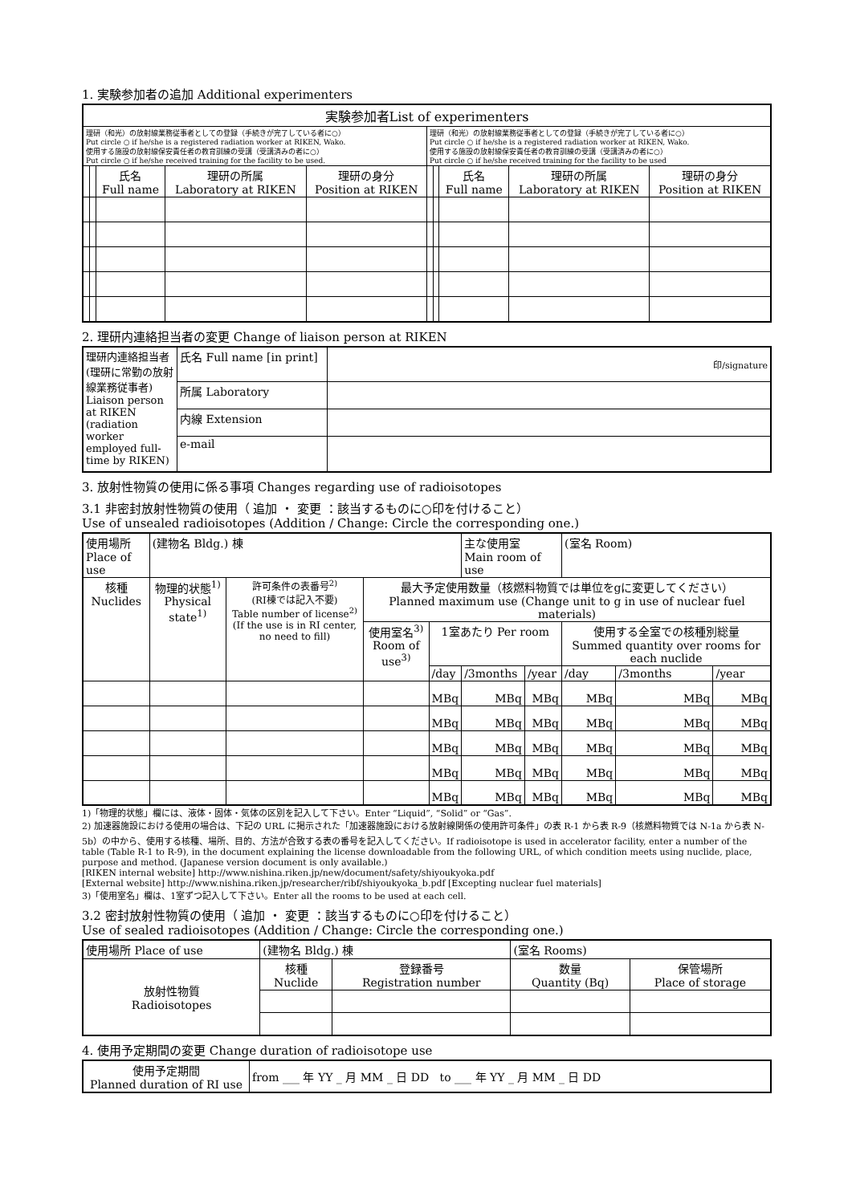1. 実験参加者の追加 Additional experimenters
| 実験参加者List of experimenters | | | | | | | | | |
| --- | --- | --- | --- | --- | --- | --- | --- | --- | --- |
| 理研（和光）の放射線業務従事者としての登録（手続きが完了している者に○） Put circle ○ if he/she is a registered radiation worker at RIKEN, Wako. 使用する施設の放射線保安責任者の教育訓練の受講（受講済みの者に○） Put circle ○ if he/she received training for the facility to be used. | | | | | 理研（和光）の放射線業務従事者としての登録（手続きが完了している者に○） Put circle ○ if he/she is a registered radiation worker at RIKEN, Wako. 使用する施設の放射線保安責任者の教育訓練の受講（受講済みの者に○） Put circle ○ if he/she received training for the facility to be used | | | | |
| | | 氏名 Full name | 理研の所属 Laboratory at RIKEN | 理研の身分 Position at RIKEN | | | 氏名 Full name | 理研の所属 Laboratory at RIKEN | 理研の身分 Position at RIKEN |
2. 理研内連絡担当者の変更 Change of liaison person at RIKEN
| 理研内連絡担当者 (理研に常勤の放射線業務従事者) Liaison person at RIKEN (radiation worker employed full-time by RIKEN) | 氏名 Full name [in print] | 印/signature |
| | 所属 Laboratory | |
| | 内線 Extension | |
| | e-mail | |
3. 放射性物質の使用に係る事項 Changes regarding use of radioisotopes
3.1 非密封放射性物質の使用（ 追加 ・ 変更 ：該当するものに○印を付けること）
Use of unsealed radioisotopes (Addition / Change: Circle the corresponding one.)
| 使用場所 Place of use | (建物名 Bldg.) 棟 | | | | 主な使用室 Main room of use | | (室名 Room) | | |
| 核種 Nuclides | 物理的状態<sup>1)</sup> Physical state<sup>1)</sup> | 許可条件の表番号<sup>2)</sup> (RI棟では記入不要) Table number of license<sup>2)</sup> (If the use is in RI center, no need to fill) | 最大予定使用数量（核燃料物質では単位をgに変更してください） Planned maximum use (Change unit to g in use of nuclear fuel materials) | | | | | | |
| | | | 使用室名<sup>3)</sup> Room of use<sup>3)</sup> | 1室あたり Per room | | | 使用する全室での核種別総量 Summed quantity over rooms for each nuclide | | |
| | | | | /day | /3months | /year | /day | /3months | /year |
| | | | | MBq | MBq | MBq | MBq | MBq | MBq |
| | | | | MBq | MBq | MBq | MBq | MBq | MBq |
| | | | | MBq | MBq | MBq | MBq | MBq | MBq |
| | | | | MBq | MBq | MBq | MBq | MBq | MBq |
| | | | | MBq | MBq | MBq | MBq | MBq | MBq |
1)「物理的状態」欄には、液体・固体・気体の区別を記入して下さい。Enter “Liquid”, “Solid” or “Gas”.
2) 加速器施設における使用の場合は、下記の URL に掲示された「加速器施設における放射線関係の使用許可条件」の表 R-1 から表 R-9（核燃料物質では N-1a から表 N-5b）の中から、使用する核種、場所、目的、方法が合致する表の番号を記入してください。If radioisotope is used in accelerator facility, enter a number of the table (Table R-1 to R-9), in the document explaining the license downloadable from the following URL, of which condition meets using nuclide, place, purpose and method. (Japanese version document is only available.)
[RIKEN internal website] http://www.nishina.riken.jp/new/document/safety/shiyoukyoka.pdf
[External website] http://www.nishina.riken.jp/researcher/ribf/shiyoukyoka_b.pdf [Excepting nuclear fuel materials]
3)「使用室名」欄は、1室ずつ記入して下さい。Enter all the rooms to be used at each cell.
3.2 密封放射性物質の使用（ 追加 ・ 変更 ：該当するものに○印を付けること）
Use of sealed radioisotopes (Addition / Change: Circle the corresponding one.)
| 使用場所 Place of use | (建物名 Bldg.) 棟 | | (室名 Rooms) | |
| 放射性物質 Radioisotopes | 核種 Nuclide | 登録番号 Registration number | 数量 Quantity (Bq) | 保管場所 Place of storage |
4. 使用予定期間の変更 Change duration of radioisotope use
| 使用予定期間 Planned duration of RI use | from ___ 年 YY _ 月 MM _ 日 DD to ___ 年 YY _ 月 MM _ 日 DD |